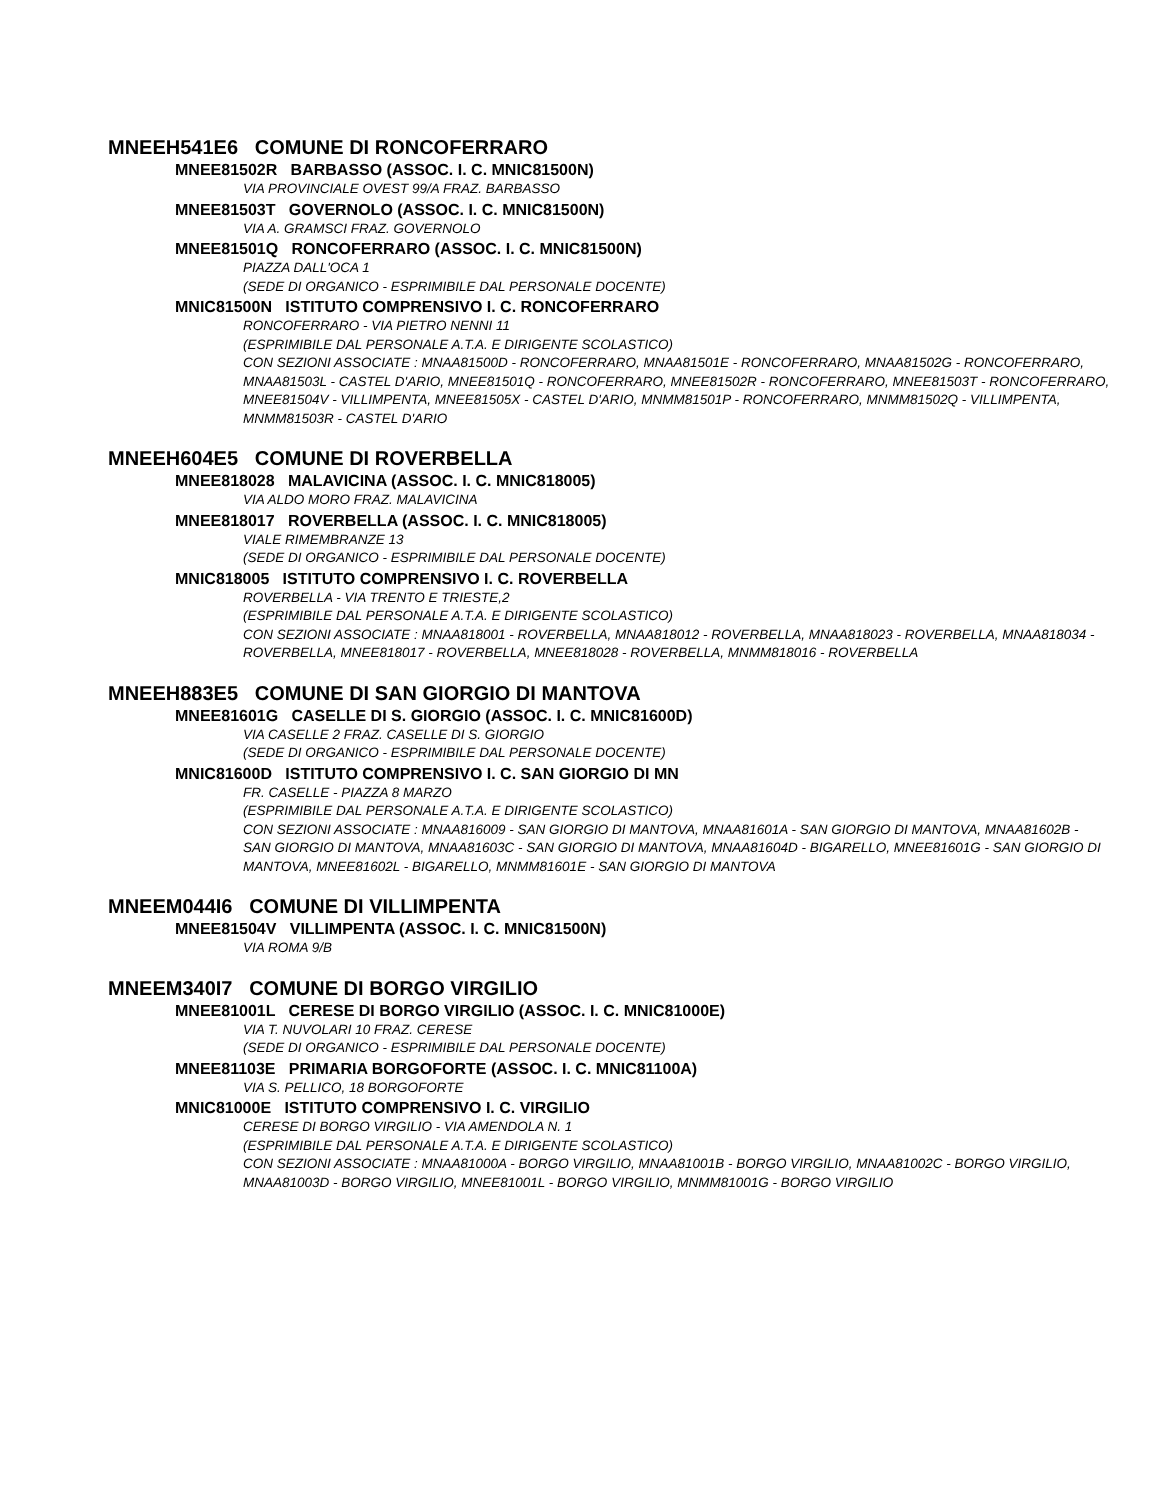MNEEH541E6 COMUNE DI RONCOFERRARO
MNEE81502R BARBASSO (ASSOC. I. C. MNIC81500N)
VIA PROVINCIALE OVEST 99/A FRAZ. BARBASSO
MNEE81503T GOVERNOLO (ASSOC. I. C. MNIC81500N)
VIA A. GRAMSCI FRAZ. GOVERNOLO
MNEE81501Q RONCOFERRARO (ASSOC. I. C. MNIC81500N)
PIAZZA DALL'OCA 1
(SEDE DI ORGANICO - ESPRIMIBILE DAL PERSONALE DOCENTE)
MNIC81500N ISTITUTO COMPRENSIVO I. C. RONCOFERRARO
RONCOFERRARO - VIA PIETRO NENNI 11
(ESPRIMIBILE DAL PERSONALE A.T.A. E DIRIGENTE SCOLASTICO)
CON SEZIONI ASSOCIATE : MNAA81500D - RONCOFERRARO, MNAA81501E - RONCOFERRARO, MNAA81502G - RONCOFERRARO,
MNAA81503L - CASTEL D'ARIO, MNEE81501Q - RONCOFERRARO, MNEE81502R - RONCOFERRARO, MNEE81503T - RONCOFERRARO,
MNEE81504V - VILLIMPENTA, MNEE81505X - CASTEL D'ARIO, MNMM81501P - RONCOFERRARO, MNMM81502Q - VILLIMPENTA,
MNMM81503R - CASTEL D'ARIO
MNEEH604E5 COMUNE DI ROVERBELLA
MNEE818028 MALAVICINA (ASSOC. I. C. MNIC818005)
VIA ALDO MORO FRAZ. MALAVICINA
MNEE818017 ROVERBELLA (ASSOC. I. C. MNIC818005)
VIALE RIMEMBRANZE 13
(SEDE DI ORGANICO - ESPRIMIBILE DAL PERSONALE DOCENTE)
MNIC818005 ISTITUTO COMPRENSIVO I. C. ROVERBELLA
ROVERBELLA - VIA TRENTO E TRIESTE,2
(ESPRIMIBILE DAL PERSONALE A.T.A. E DIRIGENTE SCOLASTICO)
CON SEZIONI ASSOCIATE : MNAA818001 - ROVERBELLA, MNAA818012 - ROVERBELLA, MNAA818023 - ROVERBELLA, MNAA818034 -
ROVERBELLA, MNEE818017 - ROVERBELLA, MNEE818028 - ROVERBELLA, MNMM818016 - ROVERBELLA
MNEEH883E5 COMUNE DI SAN GIORGIO DI MANTOVA
MNEE81601G CASELLE DI S. GIORGIO (ASSOC. I. C. MNIC81600D)
VIA CASELLE 2 FRAZ. CASELLE DI S. GIORGIO
(SEDE DI ORGANICO - ESPRIMIBILE DAL PERSONALE DOCENTE)
MNIC81600D ISTITUTO COMPRENSIVO I. C. SAN GIORGIO DI MN
FR. CASELLE - PIAZZA 8 MARZO
(ESPRIMIBILE DAL PERSONALE A.T.A. E DIRIGENTE SCOLASTICO)
CON SEZIONI ASSOCIATE : MNAA816009 - SAN GIORGIO DI MANTOVA, MNAA81601A - SAN GIORGIO DI MANTOVA, MNAA81602B -
SAN GIORGIO DI MANTOVA, MNAA81603C - SAN GIORGIO DI MANTOVA, MNAA81604D - BIGARELLO, MNEE81601G - SAN GIORGIO DI
MANTOVA, MNEE81602L - BIGARELLO, MNMM81601E - SAN GIORGIO DI MANTOVA
MNEEM044I6 COMUNE DI VILLIMPENTA
MNEE81504V VILLIMPENTA (ASSOC. I. C. MNIC81500N)
VIA ROMA 9/B
MNEEM340I7 COMUNE DI BORGO VIRGILIO
MNEE81001L CERESE DI BORGO VIRGILIO (ASSOC. I. C. MNIC81000E)
VIA T. NUVOLARI 10 FRAZ. CERESE
(SEDE DI ORGANICO - ESPRIMIBILE DAL PERSONALE DOCENTE)
MNEE81103E PRIMARIA BORGOFORTE (ASSOC. I. C. MNIC81100A)
VIA S. PELLICO, 18 BORGOFORTE
MNIC81000E ISTITUTO COMPRENSIVO I. C. VIRGILIO
CERESE DI BORGO VIRGILIO - VIA AMENDOLA N. 1
(ESPRIMIBILE DAL PERSONALE A.T.A. E DIRIGENTE SCOLASTICO)
CON SEZIONI ASSOCIATE : MNAA81000A - BORGO VIRGILIO, MNAA81001B - BORGO VIRGILIO, MNAA81002C - BORGO VIRGILIO,
MNAA81003D - BORGO VIRGILIO, MNEE81001L - BORGO VIRGILIO, MNMM81001G - BORGO VIRGILIO